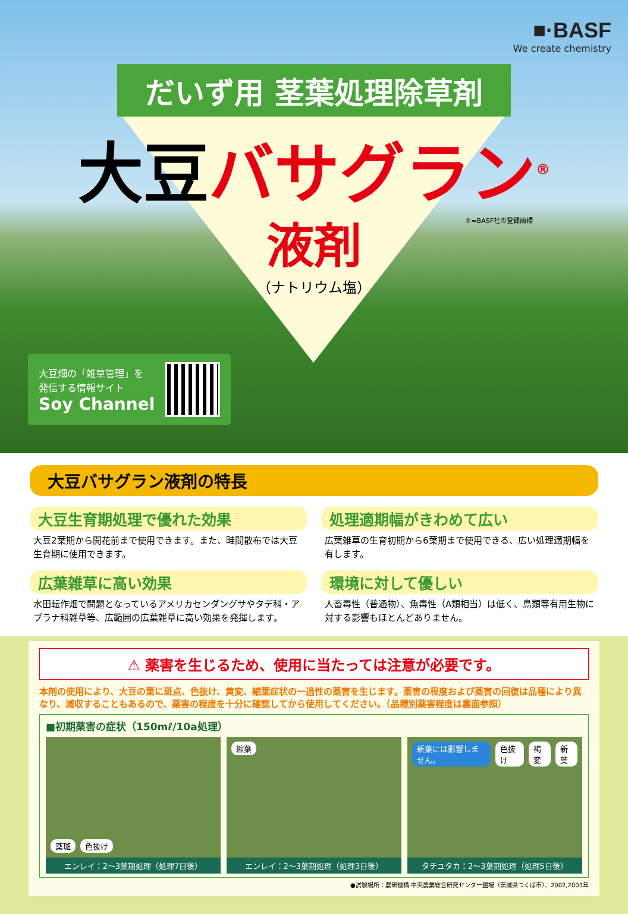■·BASF
We create chemistry
だいず用 茎葉処理除草剤
大豆バサグラン<sup>®</sup>
®=BASF社の登録商標
液剤
（ナトリウム塩）
大豆畑の「雑草管理」を
発信する情報サイト
Soy Channel
大豆バサグラン液剤の特長
大豆生育期処理で優れた効果
大豆2葉期から開花前まで使用できます。また、畦間散布では大豆生育期に使用できます。
処理適期幅がきわめて広い
広葉雑草の生育初期から6葉期まで使用できる、広い処理適期幅を有します。
広葉雑草に高い効果
水田転作畑で問題となっているアメリカセンダングサやタデ科・アブラナ科雑草等、広範囲の広葉雑草に高い効果を発揮します。
環境に対して優しい
人畜毒性（普通物）、魚毒性（A類相当）は低く、鳥類等有用生物に対する影響もほとんどありません。
⚠ 薬害を生じるため、使用に当たっては注意が必要です。
本剤の使用により、大豆の葉に斑点、色抜け、黄変、縮葉症状の一過性の薬害を生じます。薬害の程度および薬害の回復は品種により異なり、減収することもあるので、薬害の程度を十分に確認してから使用してください。（品種別薬害程度は裏面参照）
■初期薬害の症状（150mℓ/10a処理）
薬斑 色抜け
エンレイ：2〜3葉期処理（処理7日後）
縮葉
エンレイ：2〜3葉期処理（処理3日後）
新葉には影響しません。 色抜け 褐変 新葉
タチユタカ：2〜3葉期処理（処理5日後）
●試験場所：農研機構·中央農業総合研究センター圃場（茨城県つくば市）、2002,2003年